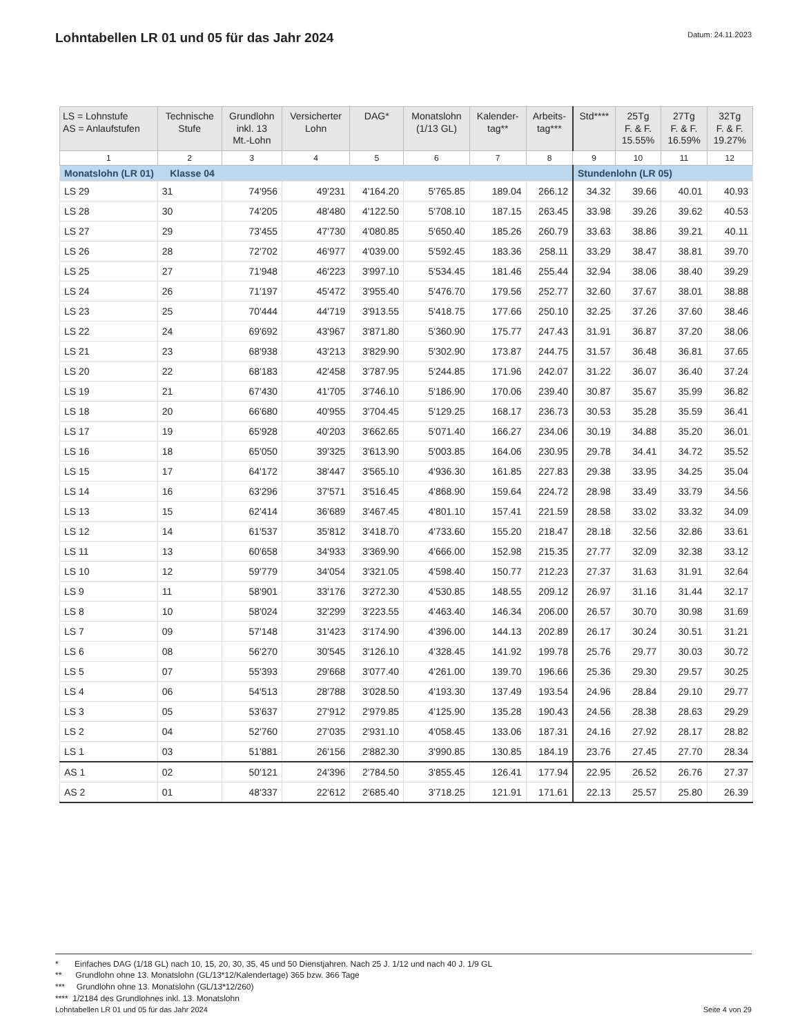Lohntabellen LR 01 und 05 für das Jahr 2024
Datum: 24.11.2023
| LS = Lohnstufe AS = Anlaufstufen | Technische Stufe | Grundlohn inkl. 13 Mt.-Lohn | Versicherter Lohn | DAG* | Monatslohn (1/13 GL) | Kalender- tag** | Arbeits- tag*** | Std**** | 25Tg F. & F. 15.55% | 27Tg F. & F. 16.59% | 32Tg F. & F. 19.27% |
| --- | --- | --- | --- | --- | --- | --- | --- | --- | --- | --- | --- |
| 1 | 2 | 3 | 4 | 5 | 6 | 7 | 8 | 9 | 10 | 11 | 12 |
| Monatslohn (LR 01) Klasse 04 | | | | | | | | Stundenlohn (LR 05) | | | |
| LS 29 | 31 | 74'956 | 49'231 | 4'164.20 | 5'765.85 | 189.04 | 266.12 | 34.32 | 39.66 | 40.01 | 40.93 |
| LS 28 | 30 | 74'205 | 48'480 | 4'122.50 | 5'708.10 | 187.15 | 263.45 | 33.98 | 39.26 | 39.62 | 40.53 |
| LS 27 | 29 | 73'455 | 47'730 | 4'080.85 | 5'650.40 | 185.26 | 260.79 | 33.63 | 38.86 | 39.21 | 40.11 |
| LS 26 | 28 | 72'702 | 46'977 | 4'039.00 | 5'592.45 | 183.36 | 258.11 | 33.29 | 38.47 | 38.81 | 39.70 |
| LS 25 | 27 | 71'948 | 46'223 | 3'997.10 | 5'534.45 | 181.46 | 255.44 | 32.94 | 38.06 | 38.40 | 39.29 |
| LS 24 | 26 | 71'197 | 45'472 | 3'955.40 | 5'476.70 | 179.56 | 252.77 | 32.60 | 37.67 | 38.01 | 38.88 |
| LS 23 | 25 | 70'444 | 44'719 | 3'913.55 | 5'418.75 | 177.66 | 250.10 | 32.25 | 37.26 | 37.60 | 38.46 |
| LS 22 | 24 | 69'692 | 43'967 | 3'871.80 | 5'360.90 | 175.77 | 247.43 | 31.91 | 36.87 | 37.20 | 38.06 |
| LS 21 | 23 | 68'938 | 43'213 | 3'829.90 | 5'302.90 | 173.87 | 244.75 | 31.57 | 36.48 | 36.81 | 37.65 |
| LS 20 | 22 | 68'183 | 42'458 | 3'787.95 | 5'244.85 | 171.96 | 242.07 | 31.22 | 36.07 | 36.40 | 37.24 |
| LS 19 | 21 | 67'430 | 41'705 | 3'746.10 | 5'186.90 | 170.06 | 239.40 | 30.87 | 35.67 | 35.99 | 36.82 |
| LS 18 | 20 | 66'680 | 40'955 | 3'704.45 | 5'129.25 | 168.17 | 236.73 | 30.53 | 35.28 | 35.59 | 36.41 |
| LS 17 | 19 | 65'928 | 40'203 | 3'662.65 | 5'071.40 | 166.27 | 234.06 | 30.19 | 34.88 | 35.20 | 36.01 |
| LS 16 | 18 | 65'050 | 39'325 | 3'613.90 | 5'003.85 | 164.06 | 230.95 | 29.78 | 34.41 | 34.72 | 35.52 |
| LS 15 | 17 | 64'172 | 38'447 | 3'565.10 | 4'936.30 | 161.85 | 227.83 | 29.38 | 33.95 | 34.25 | 35.04 |
| LS 14 | 16 | 63'296 | 37'571 | 3'516.45 | 4'868.90 | 159.64 | 224.72 | 28.98 | 33.49 | 33.79 | 34.56 |
| LS 13 | 15 | 62'414 | 36'689 | 3'467.45 | 4'801.10 | 157.41 | 221.59 | 28.58 | 33.02 | 33.32 | 34.09 |
| LS 12 | 14 | 61'537 | 35'812 | 3'418.70 | 4'733.60 | 155.20 | 218.47 | 28.18 | 32.56 | 32.86 | 33.61 |
| LS 11 | 13 | 60'658 | 34'933 | 3'369.90 | 4'666.00 | 152.98 | 215.35 | 27.77 | 32.09 | 32.38 | 33.12 |
| LS 10 | 12 | 59'779 | 34'054 | 3'321.05 | 4'598.40 | 150.77 | 212.23 | 27.37 | 31.63 | 31.91 | 32.64 |
| LS 9 | 11 | 58'901 | 33'176 | 3'272.30 | 4'530.85 | 148.55 | 209.12 | 26.97 | 31.16 | 31.44 | 32.17 |
| LS 8 | 10 | 58'024 | 32'299 | 3'223.55 | 4'463.40 | 146.34 | 206.00 | 26.57 | 30.70 | 30.98 | 31.69 |
| LS 7 | 09 | 57'148 | 31'423 | 3'174.90 | 4'396.00 | 144.13 | 202.89 | 26.17 | 30.24 | 30.51 | 31.21 |
| LS 6 | 08 | 56'270 | 30'545 | 3'126.10 | 4'328.45 | 141.92 | 199.78 | 25.76 | 29.77 | 30.03 | 30.72 |
| LS 5 | 07 | 55'393 | 29'668 | 3'077.40 | 4'261.00 | 139.70 | 196.66 | 25.36 | 29.30 | 29.57 | 30.25 |
| LS 4 | 06 | 54'513 | 28'788 | 3'028.50 | 4'193.30 | 137.49 | 193.54 | 24.96 | 28.84 | 29.10 | 29.77 |
| LS 3 | 05 | 53'637 | 27'912 | 2'979.85 | 4'125.90 | 135.28 | 190.43 | 24.56 | 28.38 | 28.63 | 29.29 |
| LS 2 | 04 | 52'760 | 27'035 | 2'931.10 | 4'058.45 | 133.06 | 187.31 | 24.16 | 27.92 | 28.17 | 28.82 |
| LS 1 | 03 | 51'881 | 26'156 | 2'882.30 | 3'990.85 | 130.85 | 184.19 | 23.76 | 27.45 | 27.70 | 28.34 |
| AS 1 | 02 | 50'121 | 24'396 | 2'784.50 | 3'855.45 | 126.41 | 177.94 | 22.95 | 26.52 | 26.76 | 27.37 |
| AS 2 | 01 | 48'337 | 22'612 | 2'685.40 | 3'718.25 | 121.91 | 171.61 | 22.13 | 25.57 | 25.80 | 26.39 |
* Einfaches DAG (1/18 GL) nach 10, 15, 20, 30, 35, 45 und 50 Dienstjahren. Nach 25 J. 1/12 und nach 40 J. 1/9 GL
** Grundlohn ohne 13. Monatslohn (GL/13*12/Kalendertage) 365 bzw. 366 Tage
*** Grundlohn ohne 13. Monatslohn (GL/13*12/260)
**** 1/2184 des Grundlohnes inkl. 13. Monatslohn
Lohntabellen LR 01 und 05 für das Jahr 2024 Seite 4 von 29